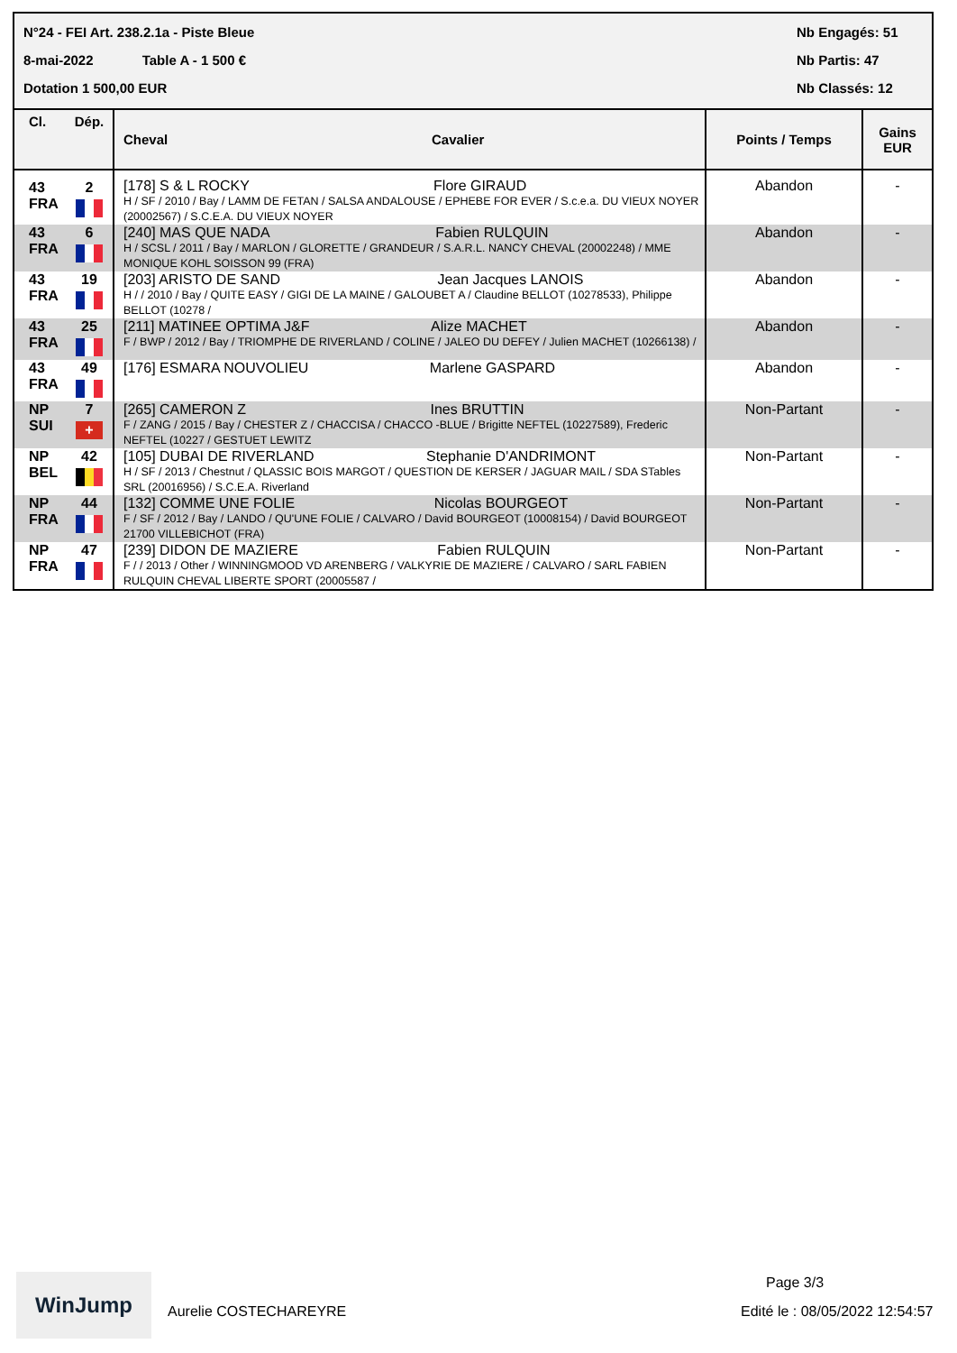N°24 - FEI Art. 238.2.1a - Piste Bleue
8-mai-2022 Table A - 1 500 €
Dotation 1 500,00 EUR
Nb Engagés: 51
Nb Partis: 47
Nb Classés: 12
| Cl. | Dép. | Cheval | Cavalier | Points / Temps | Gains EUR |
| --- | --- | --- | --- | --- | --- |
| 43 FRA | 2 | [178] S & L ROCKY Flore GIRAUD H / SF / 2010 / Bay / LAMM DE FETAN / SALSA ANDALOUSE / EPHEBE FOR EVER / S.c.e.a. DU VIEUX NOYER (20002567) / S.C.E.A. DU VIEUX NOYER | | Abandon | - |
| 43 FRA | 6 | [240] MAS QUE NADA Fabien RULQUIN H / SCSL / 2011 / Bay / MARLON / GLORETTE / GRANDEUR / S.A.R.L. NANCY CHEVAL (20002248) / MME MONIQUE KOHL SOISSON 99 (FRA) | | Abandon | - |
| 43 FRA | 19 | [203] ARISTO DE SAND Jean Jacques LANOIS H / / 2010 / Bay / QUITE EASY / GIGI DE LA MAINE / GALOUBET A / Claudine BELLOT (10278533), Philippe BELLOT (10278 / | | Abandon | - |
| 43 FRA | 25 | [211] MATINEE OPTIMA J&F Alize MACHET F / BWP / 2012 / Bay / TRIOMPHE DE RIVERLAND / COLINE / JALEO DU DEFEY / Julien MACHET (10266138) / | | Abandon | - |
| 43 FRA | 49 | [176] ESMARA NOUVOLIEU Marlene GASPARD | | Abandon | - |
| NP SUI | 7 + | [265] CAMERON Z Ines BRUTTIN F / ZANG / 2015 / Bay / CHESTER Z / CHACCISA / CHACCO -BLUE / Brigitte NEFTEL (10227589), Frederic NEFTEL (10227 / GESTUET LEWITZ | | Non-Partant | - |
| NP BEL | 42 | [105] DUBAI DE RIVERLAND Stephanie D'ANDRIMONT H / SF / 2013 / Chestnut / QLASSIC BOIS MARGOT / QUESTION DE KERSER / JAGUAR MAIL / SDA STables SRL (20016956) / S.C.E.A. Riverland | | Non-Partant | - |
| NP FRA | 44 | [132] COMME UNE FOLIE Nicolas BOURGEOT F / SF / 2012 / Bay / LANDO / QU'UNE FOLIE / CALVARO / David BOURGEOT (10008154) / David BOURGEOT 21700 VILLEBICHOT (FRA) | | Non-Partant | - |
| NP FRA | 47 | [239] DIDON DE MAZIERE Fabien RULQUIN F / / 2013 / Other / WINNINGMOOD VD ARENBERG / VALKYRIE DE MAZIERE / CALVARO / SARL FABIEN RULQUIN CHEVAL LIBERTE SPORT (20005587 / | | Non-Partant | - |
WinJump
Aurelie COSTECHAREYRE
Page 3/3
Edité le : 08/05/2022 12:54:57